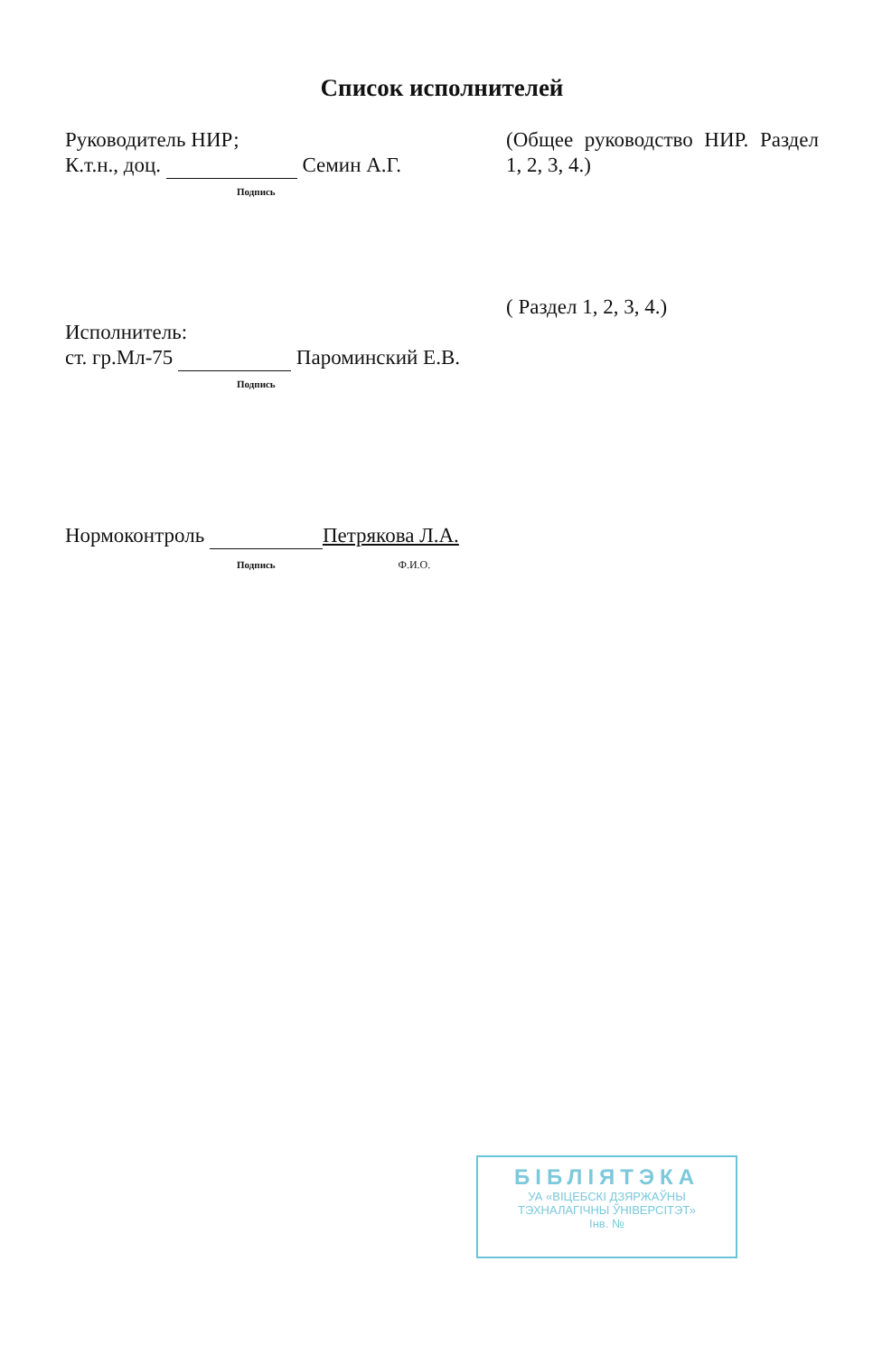Список исполнителей
Руководитель НИР;
К.т.н., доц. Семин А.Г.
Подпись
(Общее руководство НИР. Раздел 1, 2, 3, 4.)
Исполнитель:
ст. гр.Мл-75 Пароминский Е.В.
Подпись
( Раздел 1, 2, 3, 4.)
Нормоконтроль Петрякова Л.А.
Подпись Ф.И.О.
БІБЛІЯТЭКА
УА «ВІЦЕБСКІ ДЗЯРЖАЎНЫ
ТЭХНАЛАГІЧНЫ ЎНІВЕРСІТЭТ»
Інв. №